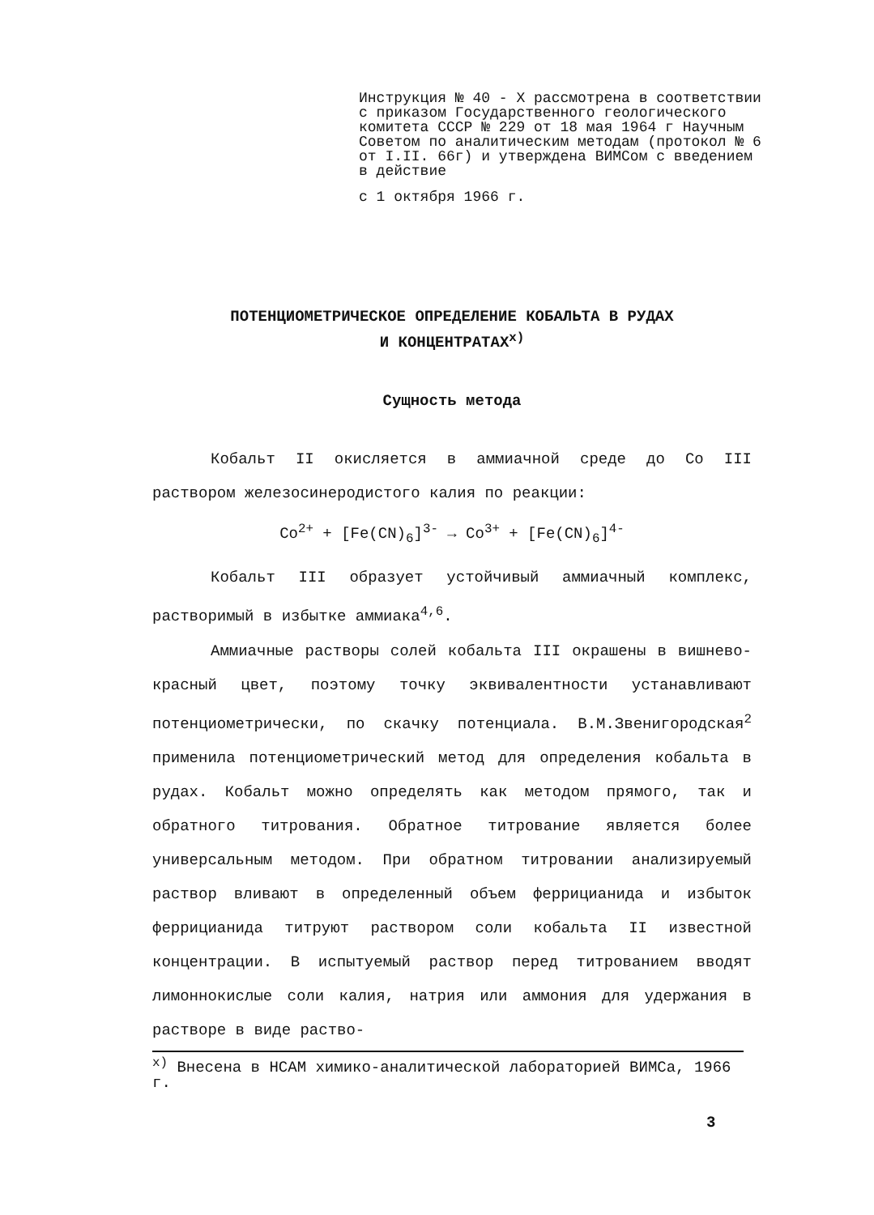Инструкция № 40 - Х рассмотрена в соответствии с приказом Государственного геологического комитета СССР № 229 от 18 мая 1964 г Научным Советом по аналитическим методам (протокол № 6 от I.II. 66г) и утверждена ВИМСом с введением в действие
с 1 октября 1966 г.
ПОТЕНЦИОМЕТРИЧЕСКОЕ ОПРЕДЕЛЕНИЕ КОБАЛЬТА В РУДАХ
И КОНЦЕНТРАТАХ<sup>х)</sup>
Сущность метода
Кобальт II окисляется в аммиачной среде до Co III раствором железосинеродистого калия по реакции:
Co<sup>2+</sup> + [Fe(CN)<sub>6</sub>]<sup>3-</sup> → Co<sup>3+</sup> + [Fe(CN)<sub>6</sub>]<sup>4-</sup>
Кобальт III образует устойчивый аммиачный комплекс, растворимый в избытке аммиака<sup>4,6</sup>.
Аммиачные растворы солей кобальта III окрашены в вишнево-красный цвет, поэтому точку эквивалентности устанавливают потенциометрически, по скачку потенциала. В.М.Звенигородская<sup>2</sup> применила потенциометрический метод для определения кобальта в рудах. Кобальт можно определять как методом прямого, так и обратного титрования. Обратное титрование является более универсальным методом. При обратном титровании анализируемый раствор вливают в определенный объем феррицианида и избыток феррицианида титруют раствором соли кобальта II известной концентрации. В испытуемый раствор перед титрованием вводят лимоннокислые соли калия, натрия или аммония для удержания в растворе в виде раство-
<sup>х)</sup> Внесена в НСАМ химико-аналитической лабораторией ВИМСа, 1966 г.
3